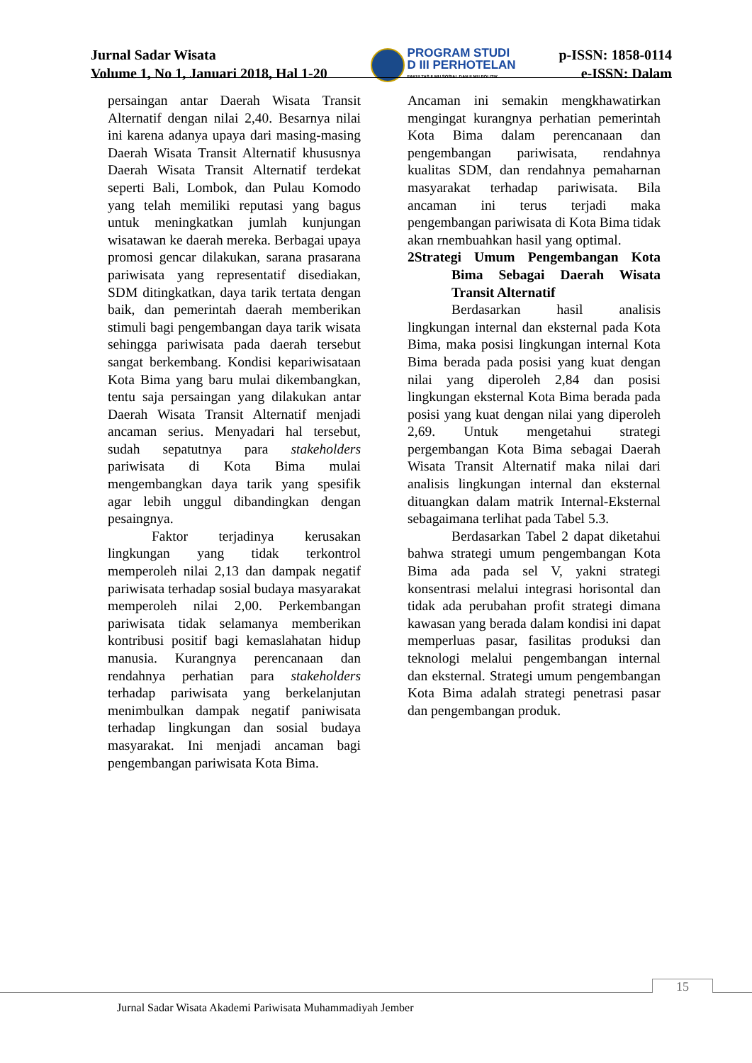Jurnal Sadar Wisata
Volume 1, No 1, Januari 2018, Hal 1-20
PROGRAM STUDI
D III PERHOTELAN
FAKULTAS ILMU SOSIAL DAN ILMU POLITIK
p-ISSN: 1858-0114
e-ISSN: Dalam
persaingan antar Daerah Wisata Transit Alternatif dengan nilai 2,40. Besarnya nilai ini karena adanya upaya dari masing-masing Daerah Wisata Transit Alternatif khususnya Daerah Wisata Transit Alternatif terdekat seperti Bali, Lombok, dan Pulau Komodo yang telah memiliki reputasi yang bagus untuk meningkatkan jumlah kunjungan wisatawan ke daerah mereka. Berbagai upaya promosi gencar dilakukan, sarana prasarana pariwisata yang representatif disediakan, SDM ditingkatkan, daya tarik tertata dengan baik, dan pemerintah daerah memberikan stimuli bagi pengembangan daya tarik wisata sehingga pariwisata pada daerah tersebut sangat berkembang. Kondisi kepariwisataan Kota Bima yang baru mulai dikembangkan, tentu saja persaingan yang dilakukan antar Daerah Wisata Transit Alternatif menjadi ancaman serius. Menyadari hal tersebut, sudah sepatutnya para stakeholders pariwisata di Kota Bima mulai mengembangkan daya tarik yang spesifik agar lebih unggul dibandingkan dengan pesaingnya.
Faktor terjadinya kerusakan lingkungan yang tidak terkontrol memperoleh nilai 2,13 dan dampak negatif pariwisata terhadap sosial budaya masyarakat memperoleh nilai 2,00. Perkembangan pariwisata tidak selamanya memberikan kontribusi positif bagi kemaslahatan hidup manusia. Kurangnya perencanaan dan rendahnya perhatian para stakeholders terhadap pariwisata yang berkelanjutan menimbulkan dampak negatif paniwisata terhadap lingkungan dan sosial budaya masyarakat. Ini menjadi ancaman bagi pengembangan pariwisata Kota Bima.
Ancaman ini semakin mengkhawatirkan mengingat kurangnya perhatian pemerintah Kota Bima dalam perencanaan dan pengembangan pariwisata, rendahnya kualitas SDM, dan rendahnya pemaharnan masyarakat terhadap pariwisata. Bila ancaman ini terus terjadi maka pengembangan pariwisata di Kota Bima tidak akan rnembuahkan hasil yang optimal.
2Strategi Umum Pengembangan Kota Bima Sebagai Daerah Wisata Transit Alternatif
Berdasarkan hasil analisis lingkungan internal dan eksternal pada Kota Bima, maka posisi lingkungan internal Kota Bima berada pada posisi yang kuat dengan nilai yang diperoleh 2,84 dan posisi lingkungan eksternal Kota Bima berada pada posisi yang kuat dengan nilai yang diperoleh 2,69. Untuk mengetahui strategi pergembangan Kota Bima sebagai Daerah Wisata Transit Alternatif maka nilai dari analisis lingkungan internal dan eksternal dituangkan dalam matrik Internal-Eksternal sebagaimana terlihat pada Tabel 5.3.
Berdasarkan Tabel 2 dapat diketahui bahwa strategi umum pengembangan Kota Bima ada pada sel V, yakni strategi konsentrasi melalui integrasi horisontal dan tidak ada perubahan profit strategi dimana kawasan yang berada dalam kondisi ini dapat memperluas pasar, fasilitas produksi dan teknologi melalui pengembangan internal dan eksternal. Strategi umum pengembangan Kota Bima adalah strategi penetrasi pasar dan pengembangan produk.
15
Jurnal Sadar Wisata Akademi Pariwisata Muhammadiyah Jember